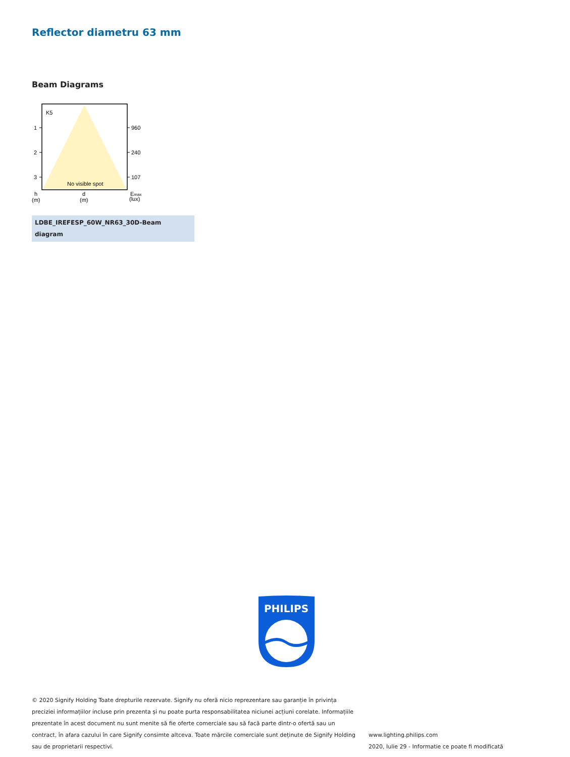Reflector diametru 63 mm
Beam Diagrams
K5
1
2
3
960
240
107
No visible spot
h
(m)
d
(m)
Emax
(lux)
LDBE_IREFESP_60W_NR63_30D-Beam diagram
PHILIPS
© 2020 Signify Holding Toate drepturile rezervate. Signify nu oferă nicio reprezentare sau garanție în privința preciziei informațiilor incluse prin prezenta și nu poate purta responsabilitatea niciunei acțiuni corelate. Informațiile prezentate în acest document nu sunt menite să fie oferte comerciale sau să facă parte dintr-o ofertă sau un contract, în afara cazului în care Signify consimte altceva. Toate mărcile comerciale sunt deținute de Signify Holding sau de proprietarii respectivi.
www.lighting.philips.com
2020, Iulie 29 - Informatie ce poate fi modificată